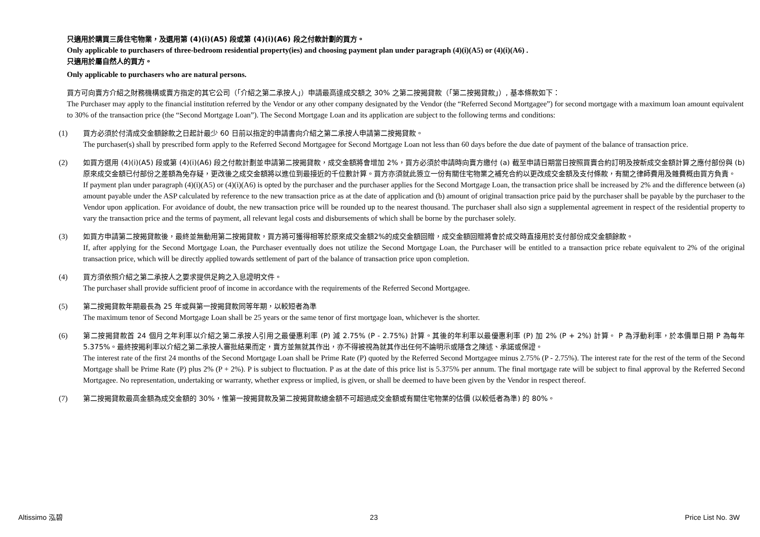只適用於購買三房住宅物業，及選用第 (4)(i)(A5) 段或第 (4)(i)(A6) 段之付款計劃的買方。
Only applicable to purchasers of three-bedroom residential property(ies) and choosing payment plan under paragraph (4)(i)(A5) or (4)(i)(A6) .
只適用於屬自然人的買方。
Only applicable to purchasers who are natural persons.
買方可向賣方介紹之財務機構或賣方指定的其它公司（「介紹之第二承按人」）申請最高達成交額之 30% 之第二按揭貸款（「第二按揭貸款」）, 基本條款如下：
The Purchaser may apply to the financial institution referred by the Vendor or any other company designated by the Vendor (the “Referred Second Mortgagee”) for second mortgage with a maximum loan amount equivalent to 30% of the transaction price (the “Second Mortgage Loan”). The Second Mortgage Loan and its application are subject to the following terms and conditions:
(1) 買方必須於付清成交金額餘款之日起計最少 60 日前以指定的申請書向介紹之第二承按人申請第二按揭貸款。
The purchaser(s) shall by prescribed form apply to the Referred Second Mortgagee for Second Mortgage Loan not less than 60 days before the due date of payment of the balance of transaction price.
(2) 如買方選用 (4)(i)(A5) 段或第 (4)(i)(A6) 段之付款計劃並申請第二按揭貸款，成交金額將會增加 2%，買方必須於申請時向賣方繳付 (a) 截至申請日期當日按照買賣合約訂明及按新成交金額計算之應付部份與 (b) 原來成交金額已付部份之差額為免存疑，更改後之成交金額將以進位到最接近的千位數計算。買方亦須就此簽立一份有關住宅物業之補充合約以更改成交金額及支付條款，有關之律師費用及雜費概由買方負責。
If payment plan under paragraph (4)(i)(A5) or (4)(i)(A6) is opted by the purchaser and the purchaser applies for the Second Mortgage Loan, the transaction price shall be increased by 2% and the difference between (a) amount payable under the ASP calculated by reference to the new transaction price as at the date of application and (b) amount of original transaction price paid by the purchaser shall be payable by the purchaser to the Vendor upon application. For avoidance of doubt, the new transaction price will be rounded up to the nearest thousand. The purchaser shall also sign a supplemental agreement in respect of the residential property to vary the transaction price and the terms of payment, all relevant legal costs and disbursements of which shall be borne by the purchaser solely.
(3) 如買方申請第二按揭貸款後，最終並無動用第二按揭貸款，買方將可獲得相等於原來成交金額2%的成交金額回贈，成交金額回贈將會於成交時直接用於支付部份成交金額餘款。
If, after applying for the Second Mortgage Loan, the Purchaser eventually does not utilize the Second Mortgage Loan, the Purchaser will be entitled to a transaction price rebate equivalent to 2% of the original transaction price, which will be directly applied towards settlement of part of the balance of transaction price upon completion.
(4) 買方須依照介紹之第二承按人之要求提供足夠之入息證明文件。
The purchaser shall provide sufficient proof of income in accordance with the requirements of the Referred Second Mortgagee.
(5) 第二按揭貸款年期最長為 25 年或與第一按揭貸款同等年期，以較短者為準
The maximum tenor of Second Mortgage Loan shall be 25 years or the same tenor of first mortgage loan, whichever is the shorter.
(6) 第二按揭貸款首 24 個月之年利率以介紹之第二承按人引用之最優惠利率 (P) 減 2.75% (P - 2.75%) 計算。其後的年利率以最優惠利率 (P) 加 2% (P + 2%) 計算。 P 為浮動利率，於本價單日期 P 為每年 5.375%。最終按揭利率以介紹之第二承按人審批結果而定，賣方並無就其作出，亦不得被視為就其作出任何不論明示或隱含之陳述、承諾或保證。
The interest rate of the first 24 months of the Second Mortgage Loan shall be Prime Rate (P) quoted by the Referred Second Mortgagee minus 2.75% (P - 2.75%). The interest rate for the rest of the term of the Second Mortgage shall be Prime Rate (P) plus 2% (P + 2%). P is subject to fluctuation. P as at the date of this price list is 5.375% per annum. The final mortgage rate will be subject to final approval by the Referred Second Mortgagee. No representation, undertaking or warranty, whether express or implied, is given, or shall be deemed to have been given by the Vendor in respect thereof.
(7) 第二按揭貸款最高金額為成交金額的 30%，惟第一按揭貸款及第二按揭貸款總金額不可超過成交金額或有關住宅物業的估價 (以較低者為準) 的 80%。
Altissimo 泓碧 23 Price List No. 3W